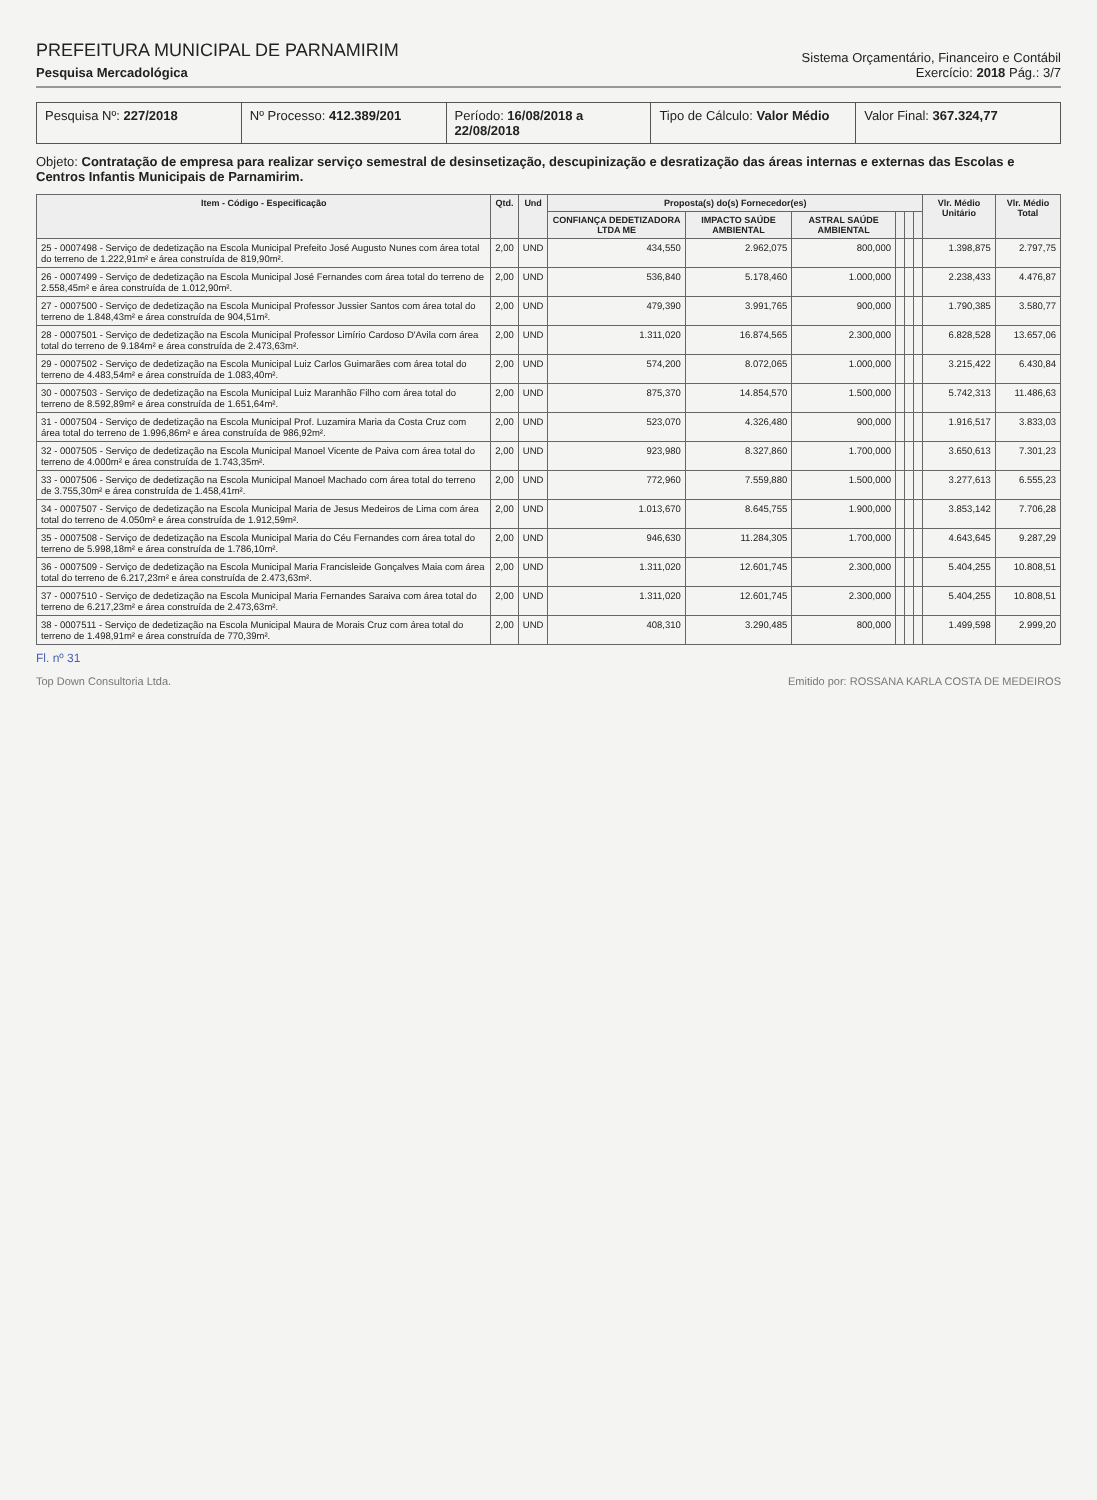PREFEITURA MUNICIPAL DE PARNAMIRIM
Pesquisa Mercadológica
Sistema Orçamentário, Financeiro e Contábil
Exercício: 2018 Pág.: 3/7
Pesquisa Nº: 227/2018 Nº Processo: 412.389/201 Período: 16/08/2018 a 22/08/2018
Tipo de Cálculo: Valor Médio Valor Final: 367.324,77
Objeto: Contratação de empresa para realizar serviço semestral de desinsetização, descupinização e desratização das áreas internas e externas das Escolas e Centros Infantis Municipais de Parnamirim.
| Item - Código - Especificação | Qtd. | Und | Proposta(s) do(s) Fornecedor(es) | | | | | | Vlr. Médio Unitário | Vlr. Médio Total |
| --- | --- | --- | --- | --- | --- | --- | --- | --- | --- | --- |
| | | | CONFIANÇA DEDETIZADORA LTDA ME | IMPACTO SAÚDE AMBIENTAL | ASTRAL SAÚDE AMBIENTAL | | | | | |
| 25 - 0007498 - Serviço de dedetização na Escola Municipal Prefeito José Augusto Nunes com área total do terreno de 1.222,91m² e área construída de 819,90m². | 2,00 | UND | 434,550 | 2.962,075 | 800,000 | | | | 1.398,875 | 2.797,75 |
| 26 - 0007499 - Serviço de dedetização na Escola Municipal José Fernandes com área total do terreno de 2.558,45m² e área construída de 1.012,90m². | 2,00 | UND | 536,840 | 5.178,460 | 1.000,000 | | | | 2.238,433 | 4.476,87 |
| 27 - 0007500 - Serviço de dedetização na Escola Municipal Professor Jussier Santos com área total do terreno de 1.848,43m² e área construída de 904,51m². | 2,00 | UND | 479,390 | 3.991,765 | 900,000 | | | | 1.790,385 | 3.580,77 |
| 28 - 0007501 - Serviço de dedetização na Escola Municipal Professor Limírio Cardoso D'Avila com área total do terreno de 9.184m² e área construída de 2.473,63m². | 2,00 | UND | 1.311,020 | 16.874,565 | 2.300,000 | | | | 6.828,528 | 13.657,06 |
| 29 - 0007502 - Serviço de dedetização na Escola Municipal Luiz Carlos Guimarães com área total do terreno de 4.483,54m² e área construída de 1.083,40m². | 2,00 | UND | 574,200 | 8.072,065 | 1.000,000 | | | | 3.215,422 | 6.430,84 |
| 30 - 0007503 - Serviço de dedetização na Escola Municipal Luiz Maranhão Filho com área total do terreno de 8.592,89m² e área construída de 1.651,64m². | 2,00 | UND | 875,370 | 14.854,570 | 1.500,000 | | | | 5.742,313 | 11.486,63 |
| 31 - 0007504 - Serviço de dedetização na Escola Municipal Prof. Luzamira Maria da Costa Cruz com área total do terreno de 1.996,86m² e área construída de 986,92m². | 2,00 | UND | 523,070 | 4.326,480 | 900,000 | | | | 1.916,517 | 3.833,03 |
| 32 - 0007505 - Serviço de dedetização na Escola Municipal Manoel Vicente de Paiva com área total do terreno de 4.000m² e área construída de 1.743,35m². | 2,00 | UND | 923,980 | 8.327,860 | 1.700,000 | | | | 3.650,613 | 7.301,23 |
| 33 - 0007506 - Serviço de dedetização na Escola Municipal Manoel Machado com área total do terreno de 3.755,30m² e área construída de 1.458,41m². | 2,00 | UND | 772,960 | 7.559,880 | 1.500,000 | | | | 3.277,613 | 6.555,23 |
| 34 - 0007507 - Serviço de dedetização na Escola Municipal Maria de Jesus Medeiros de Lima com área total do terreno de 4.050m² e área construída de 1.912,59m². | 2,00 | UND | 1.013,670 | 8.645,755 | 1.900,000 | | | | 3.853,142 | 7.706,28 |
| 35 - 0007508 - Serviço de dedetização na Escola Municipal Maria do Céu Fernandes com área total do terreno de 5.998,18m² e área construída de 1.786,10m². | 2,00 | UND | 946,630 | 11.284,305 | 1.700,000 | | | | 4.643,645 | 9.287,29 |
| 36 - 0007509 - Serviço de dedetização na Escola Municipal Maria Francisleide Gonçalves Maia com área total do terreno de 6.217,23m² e área construída de 2.473,63m². | 2,00 | UND | 1.311,020 | 12.601,745 | 2.300,000 | | | | 5.404,255 | 10.808,51 |
| 37 - 0007510 - Serviço de dedetização na Escola Municipal Maria Fernandes Saraiva com área total do terreno de 6.217,23m² e área construída de 2.473,63m². | 2,00 | UND | 1.311,020 | 12.601,745 | 2.300,000 | | | | 5.404,255 | 10.808,51 |
| 38 - 0007511 - Serviço de dedetização na Escola Municipal Maura de Morais Cruz com área total do terreno de 1.498,91m² e área construída de 770,39m². | 2,00 | UND | 408,310 | 3.290,485 | 800,000 | | | | 1.499,598 | 2.999,20 |
Fl. nº 31
Top Down Consultoria Ltda. Emitido por: ROSSANA KARLA COSTA DE MEDEIROS